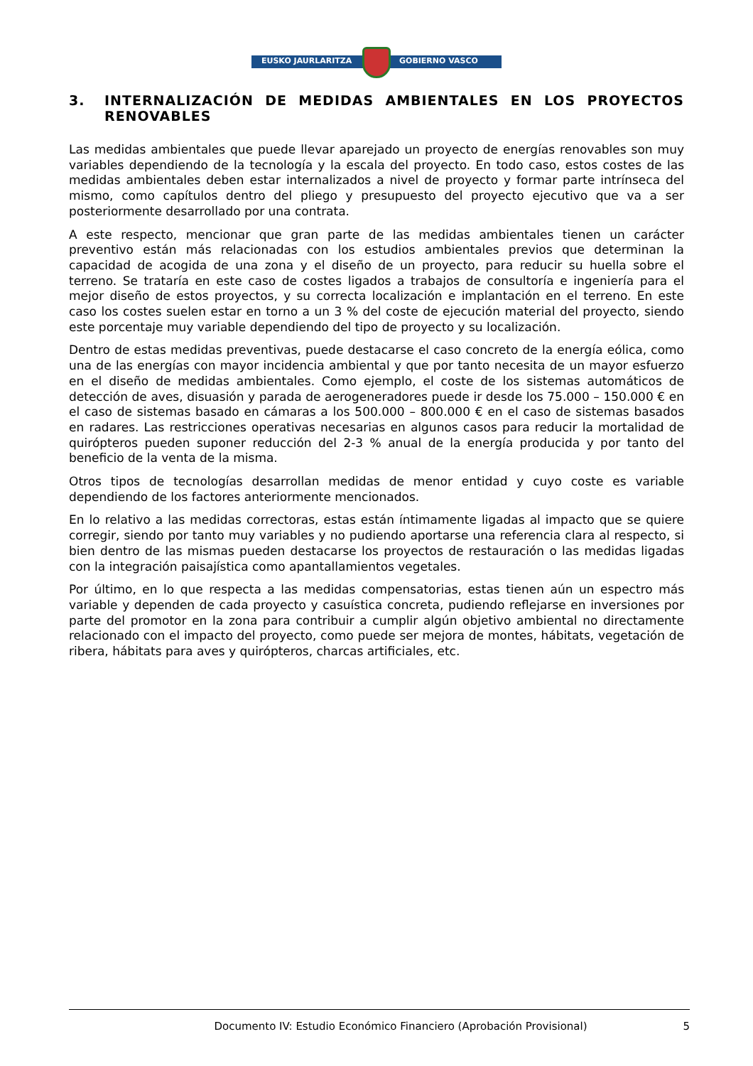EUSKO JAURLARITZA GOBIERNO VASCO
3. INTERNALIZACIÓN DE MEDIDAS AMBIENTALES EN LOS PROYECTOS RENOVABLES
Las medidas ambientales que puede llevar aparejado un proyecto de energías renovables son muy variables dependiendo de la tecnología y la escala del proyecto. En todo caso, estos costes de las medidas ambientales deben estar internalizados a nivel de proyecto y formar parte intrínseca del mismo, como capítulos dentro del pliego y presupuesto del proyecto ejecutivo que va a ser posteriormente desarrollado por una contrata.
A este respecto, mencionar que gran parte de las medidas ambientales tienen un carácter preventivo están más relacionadas con los estudios ambientales previos que determinan la capacidad de acogida de una zona y el diseño de un proyecto, para reducir su huella sobre el terreno. Se trataría en este caso de costes ligados a trabajos de consultoría e ingeniería para el mejor diseño de estos proyectos, y su correcta localización e implantación en el terreno. En este caso los costes suelen estar en torno a un 3 % del coste de ejecución material del proyecto, siendo este porcentaje muy variable dependiendo del tipo de proyecto y su localización.
Dentro de estas medidas preventivas, puede destacarse el caso concreto de la energía eólica, como una de las energías con mayor incidencia ambiental y que por tanto necesita de un mayor esfuerzo en el diseño de medidas ambientales. Como ejemplo, el coste de los sistemas automáticos de detección de aves, disuasión y parada de aerogeneradores puede ir desde los 75.000 – 150.000 € en el caso de sistemas basado en cámaras a los 500.000 – 800.000 € en el caso de sistemas basados en radares. Las restricciones operativas necesarias en algunos casos para reducir la mortalidad de quirópteros pueden suponer reducción del 2-3 % anual de la energía producida y por tanto del beneficio de la venta de la misma.
Otros tipos de tecnologías desarrollan medidas de menor entidad y cuyo coste es variable dependiendo de los factores anteriormente mencionados.
En lo relativo a las medidas correctoras, estas están íntimamente ligadas al impacto que se quiere corregir, siendo por tanto muy variables y no pudiendo aportarse una referencia clara al respecto, si bien dentro de las mismas pueden destacarse los proyectos de restauración o las medidas ligadas con la integración paisajística como apantallamientos vegetales.
Por último, en lo que respecta a las medidas compensatorias, estas tienen aún un espectro más variable y dependen de cada proyecto y casuística concreta, pudiendo reflejarse en inversiones por parte del promotor en la zona para contribuir a cumplir algún objetivo ambiental no directamente relacionado con el impacto del proyecto, como puede ser mejora de montes, hábitats, vegetación de ribera, hábitats para aves y quirópteros, charcas artificiales, etc.
Documento IV: Estudio Económico Financiero (Aprobación Provisional) 5